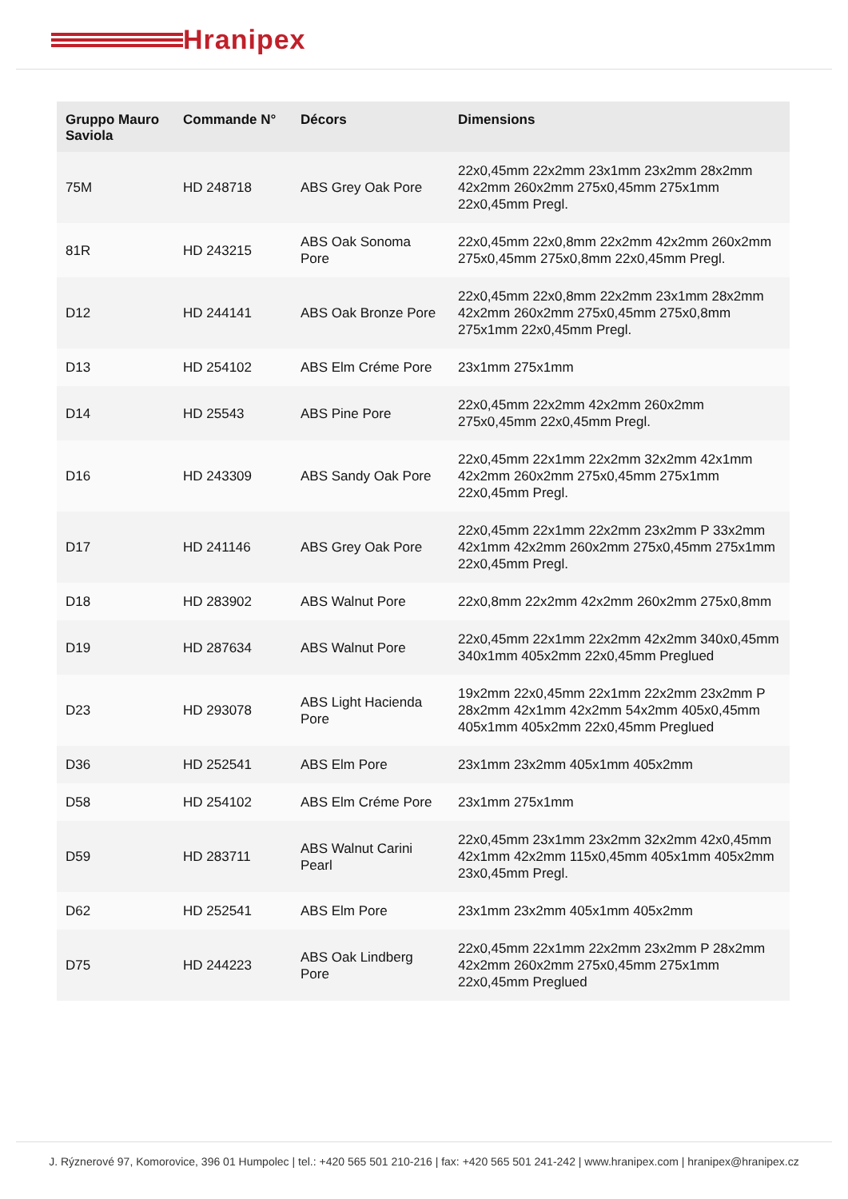Hranipex
| Gruppo Mauro Saviola | Commande N° | Décors | Dimensions |
| --- | --- | --- | --- |
| 75M | HD 248718 | ABS Grey Oak Pore | 22x0,45mm 22x2mm 23x1mm 23x2mm 28x2mm 42x2mm 260x2mm 275x0,45mm 275x1mm 22x0,45mm Pregl. |
| 81R | HD 243215 | ABS Oak Sonoma Pore | 22x0,45mm 22x0,8mm 22x2mm 42x2mm 260x2mm 275x0,45mm 275x0,8mm 22x0,45mm Pregl. |
| D12 | HD 244141 | ABS Oak Bronze Pore | 22x0,45mm 22x0,8mm 22x2mm 23x1mm 28x2mm 42x2mm 260x2mm 275x0,45mm 275x0,8mm 275x1mm 22x0,45mm Pregl. |
| D13 | HD 254102 | ABS Elm Créme Pore | 23x1mm 275x1mm |
| D14 | HD 25543 | ABS Pine Pore | 22x0,45mm 22x2mm 42x2mm 260x2mm 275x0,45mm 22x0,45mm Pregl. |
| D16 | HD 243309 | ABS Sandy Oak Pore | 22x0,45mm 22x1mm 22x2mm 32x2mm 42x1mm 42x2mm 260x2mm 275x0,45mm 275x1mm 22x0,45mm Pregl. |
| D17 | HD 241146 | ABS Grey Oak Pore | 22x0,45mm 22x1mm 22x2mm 23x2mm P 33x2mm 42x1mm 42x2mm 260x2mm 275x0,45mm 275x1mm 22x0,45mm Pregl. |
| D18 | HD 283902 | ABS Walnut Pore | 22x0,8mm 22x2mm 42x2mm 260x2mm 275x0,8mm |
| D19 | HD 287634 | ABS Walnut Pore | 22x0,45mm 22x1mm 22x2mm 42x2mm 340x0,45mm 340x1mm 405x2mm 22x0,45mm Preglued |
| D23 | HD 293078 | ABS Light Hacienda Pore | 19x2mm 22x0,45mm 22x1mm 22x2mm 23x2mm P 28x2mm 42x1mm 42x2mm 54x2mm 405x0,45mm 405x1mm 405x2mm 22x0,45mm Preglued |
| D36 | HD 252541 | ABS Elm Pore | 23x1mm 23x2mm 405x1mm 405x2mm |
| D58 | HD 254102 | ABS Elm Créme Pore | 23x1mm 275x1mm |
| D59 | HD 283711 | ABS Walnut Carini Pearl | 22x0,45mm 23x1mm 23x2mm 32x2mm 42x0,45mm 42x1mm 42x2mm 115x0,45mm 405x1mm 405x2mm 23x0,45mm Pregl. |
| D62 | HD 252541 | ABS Elm Pore | 23x1mm 23x2mm 405x1mm 405x2mm |
| D75 | HD 244223 | ABS Oak Lindberg Pore | 22x0,45mm 22x1mm 22x2mm 23x2mm P 28x2mm 42x2mm 260x2mm 275x0,45mm 275x1mm 22x0,45mm Preglued |
J. Rýznerové 97, Komorovice, 396 01 Humpolec | tel.: +420 565 501 210-216 | fax: +420 565 501 241-242 | www.hranipex.com | hranipex@hranipex.cz